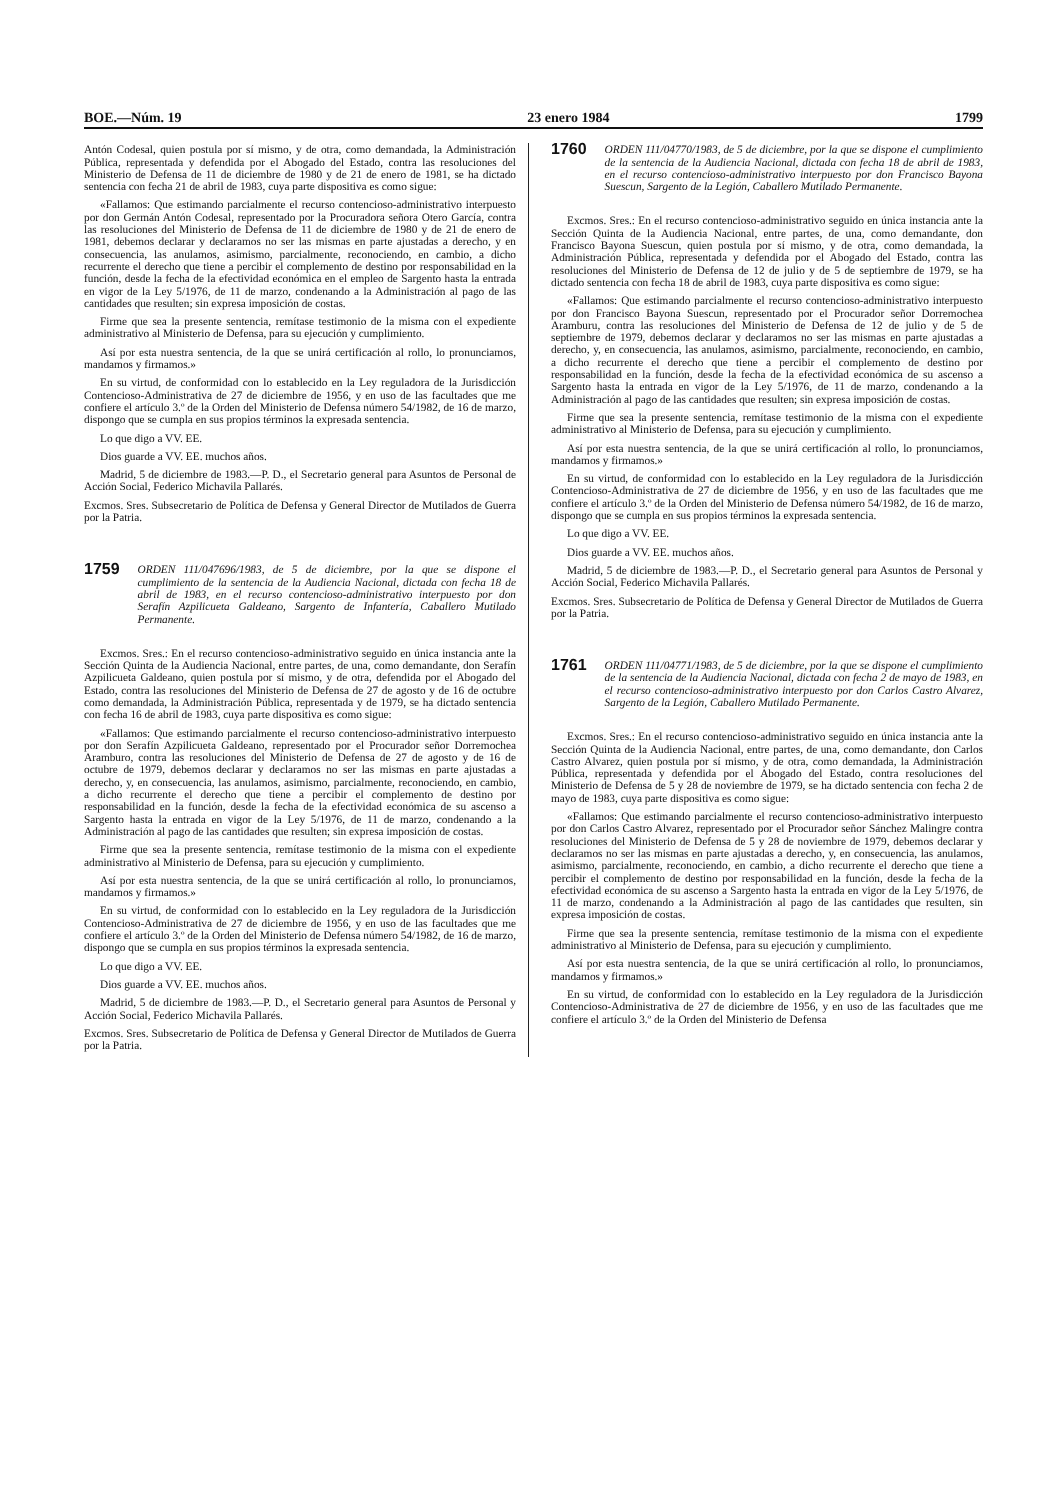BOE.—Núm. 19 23 enero 1984 1799
Antón Codesal, quien postula por sí mismo, y de otra, como demandada, la Administración Pública, representada y defendida por el Abogado del Estado, contra las resoluciones del Ministerio de Defensa de 11 de diciembre de 1980 y de 21 de enero de 1981, se ha dictado sentencia con fecha 21 de abril de 1983, cuya parte dispositiva es como sigue:
«Fallamos: Que estimando parcialmente el recurso contencioso-administrativo interpuesto por don Germán Antón Codesal, representado por la Procuradora señora Otero García, contra las resoluciones del Ministerio de Defensa de 11 de diciembre de 1980 y de 21 de enero de 1981, debemos declarar y declaramos no ser las mismas en parte ajustadas a derecho, y en consecuencia, las anulamos, asimismo, parcialmente, reconociendo, en cambio, a dicho recurrente el derecho que tiene a percibir el complemento de destino por responsabilidad en la función, desde la fecha de la efectividad económica en el empleo de Sargento hasta la entrada en vigor de la Ley 5/1976, de 11 de marzo, condenando a la Administración al pago de las cantidades que resulten; sin expresa imposición de costas.
Firme que sea la presente sentencia, remítase testimonio de la misma con el expediente administrativo al Ministerio de Defensa, para su ejecución y cumplimiento.
Así por esta nuestra sentencia, de la que se unirá certificación al rollo, lo pronunciamos, mandamos y firmamos.»
En su virtud, de conformidad con lo establecido en la Ley reguladora de la Jurisdicción Contencioso-Administrativa de 27 de diciembre de 1956, y en uso de las facultades que me confiere el artículo 3.º de la Orden del Ministerio de Defensa número 54/1982, de 16 de marzo, dispongo que se cumpla en sus propios términos la expresada sentencia.
Lo que digo a VV. EE.
Dios guarde a VV. EE. muchos años.
Madrid, 5 de diciembre de 1983.—P. D., el Secretario general para Asuntos de Personal de Acción Social, Federico Michavila Pallarés.
Excmos. Sres. Subsecretario de Política de Defensa y General Director de Mutilados de Guerra por la Patria.
1759 ORDEN 111/047696/1983, de 5 de diciembre, por la que se dispone el cumplimiento de la sentencia de la Audiencia Nacional, dictada con fecha 18 de abril de 1983, en el recurso contencioso-administrativo interpuesto por don Serafín Azpilicueta Galdeano, Sargento de Infantería, Caballero Mutilado Permanente.
Excmos. Sres.: En el recurso contencioso-administrativo seguido en única instancia ante la Sección Quinta de la Audiencia Nacional, entre partes, de una, como demandante, don Serafín Azpilicueta Galdeano, quien postula por sí mismo, y de otra, defendida por el Abogado del Estado, contra las resoluciones del Ministerio de Defensa de 27 de agosto y de 16 de octubre como demandada, la Administración Pública, representada y de 1979, se ha dictado sentencia con fecha 16 de abril de 1983, cuya parte dispositiva es como sigue:
«Fallamos: Que estimando parcialmente el recurso contencioso-administrativo interpuesto por don Serafín Azpilicueta Galdeano, representado por el Procurador señor Dorremochea Aramburo, contra las resoluciones del Ministerio de Defensa de 27 de agosto y de 16 de octubre de 1979, debemos declarar y declaramos no ser las mismas en parte ajustadas a derecho, y, en consecuencia, las anulamos, asimismo, parcialmente, reconociendo, en cambio, a dicho recurrente el derecho que tiene a percibir el complemento de destino por responsabilidad en la función, desde la fecha de la efectividad económica de su ascenso a Sargento hasta la entrada en vigor de la Ley 5/1976, de 11 de marzo, condenando a la Administración al pago de las cantidades que resulten; sin expresa imposición de costas.
Firme que sea la presente sentencia, remítase testimonio de la misma con el expediente administrativo al Ministerio de Defensa, para su ejecución y cumplimiento.
Así por esta nuestra sentencia, de la que se unirá certificación al rollo, lo pronunciamos, mandamos y firmamos.»
En su virtud, de conformidad con lo establecido en la Ley reguladora de la Jurisdicción Contencioso-Administrativa de 27 de diciembre de 1956, y en uso de las facultades que me confiere el artículo 3.º de la Orden del Ministerio de Defensa número 54/1982, de 16 de marzo, dispongo que se cumpla en sus propios términos la expresada sentencia.
Lo que digo a VV. EE.
Dios guarde a VV. EE. muchos años.
Madrid, 5 de diciembre de 1983.—P. D., el Secretario general para Asuntos de Personal y Acción Social, Federico Michavila Pallarés.
Excmos. Sres. Subsecretario de Política de Defensa y General Director de Mutilados de Guerra por la Patria.
1760 ORDEN 111/04770/1983, de 5 de diciembre, por la que se dispone el cumplimiento de la sentencia de la Audiencia Nacional, dictada con fecha 18 de abril de 1983, en el recurso contencioso-administrativo interpuesto por don Francisco Bayona Suescun, Sargento de la Legión, Caballero Mutilado Permanente.
Excmos. Sres.: En el recurso contencioso-administrativo seguido en única instancia ante la Sección Quinta de la Audiencia Nacional, entre partes, de una, como demandante, don Francisco Bayona Suescun, quien postula por sí mismo, y de otra, como demandada, la Administración Pública, representada y defendida por el Abogado del Estado, contra las resoluciones del Ministerio de Defensa de 12 de julio y de 5 de septiembre de 1979, se ha dictado sentencia con fecha 18 de abril de 1983, cuya parte dispositiva es como sigue:
«Fallamos: Que estimando parcialmente el recurso contencioso-administrativo interpuesto por don Francisco Bayona Suescun, representado por el Procurador señor Dorremochea Aramburu, contra las resoluciones del Ministerio de Defensa de 12 de julio y de 5 de septiembre de 1979, debemos declarar y declaramos no ser las mismas en parte ajustadas a derecho, y, en consecuencia, las anulamos, asimismo, parcialmente, reconociendo, en cambio, a dicho recurrente el derecho que tiene a percibir el complemento de destino por responsabilidad en la función, desde la fecha de la efectividad económica de su ascenso a Sargento hasta la entrada en vigor de la Ley 5/1976, de 11 de marzo, condenando a la Administración al pago de las cantidades que resulten; sin expresa imposición de costas.
Firme que sea la presente sentencia, remítase testimonio de la misma con el expediente administrativo al Ministerio de Defensa, para su ejecución y cumplimiento.
Así por esta nuestra sentencia, de la que se unirá certificación al rollo, lo pronunciamos, mandamos y firmamos.»
En su virtud, de conformidad con lo establecido en la Ley reguladora de la Jurisdicción Contencioso-Administrativa de 27 de diciembre de 1956, y en uso de las facultades que me confiere el artículo 3.º de la Orden del Ministerio de Defensa número 54/1982, de 16 de marzo, dispongo que se cumpla en sus propios términos la expresada sentencia.
Lo que digo a VV. EE.
Dios guarde a VV. EE. muchos años.
Madrid, 5 de diciembre de 1983.—P. D., el Secretario general para Asuntos de Personal y Acción Social, Federico Michavila Pallarés.
Excmos. Sres. Subsecretario de Política de Defensa y General Director de Mutilados de Guerra por la Patria.
1761 ORDEN 111/04771/1983, de 5 de diciembre, por la que se dispone el cumplimiento de la sentencia de la Audiencia Nacional, dictada con fecha 2 de mayo de 1983, en el recurso contencioso-administrativo interpuesto por don Carlos Castro Alvarez, Sargento de la Legión, Caballero Mutilado Permanente.
Excmos. Sres.: En el recurso contencioso-administrativo seguido en única instancia ante la Sección Quinta de la Audiencia Nacional, entre partes, de una, como demandante, don Carlos Castro Alvarez, quien postula por sí mismo, y de otra, como demandada, la Administración Pública, representada y defendida por el Abogado del Estado, contra resoluciones del Ministerio de Defensa de 5 y 28 de noviembre de 1979, se ha dictado sentencia con fecha 2 de mayo de 1983, cuya parte dispositiva es como sigue:
«Fallamos: Que estimando parcialmente el recurso contencioso-administrativo interpuesto por don Carlos Castro Alvarez, representado por el Procurador señor Sánchez Malingre contra resoluciones del Ministerio de Defensa de 5 y 28 de noviembre de 1979, debemos declarar y declaramos no ser las mismas en parte ajustadas a derecho, y, en consecuencia, las anulamos, asimismo, parcialmente, reconociendo, en cambio, a dicho recurrente el derecho que tiene a percibir el complemento de destino por responsabilidad en la función, desde la fecha de la efectividad económica de su ascenso a Sargento hasta la entrada en vigor de la Ley 5/1976, de 11 de marzo, condenando a la Administración al pago de las cantidades que resulten, sin expresa imposición de costas.
Firme que sea la presente sentencia, remítase testimonio de la misma con el expediente administrativo al Ministerio de Defensa, para su ejecución y cumplimiento.
Así por esta nuestra sentencia, de la que se unirá certificación al rollo, lo pronunciamos, mandamos y firmamos.»
En su virtud, de conformidad con lo establecido en la Ley reguladora de la Jurisdicción Contencioso-Administrativa de 27 de diciembre de 1956, y en uso de las facultades que me confiere el artículo 3.º de la Orden del Ministerio de Defensa